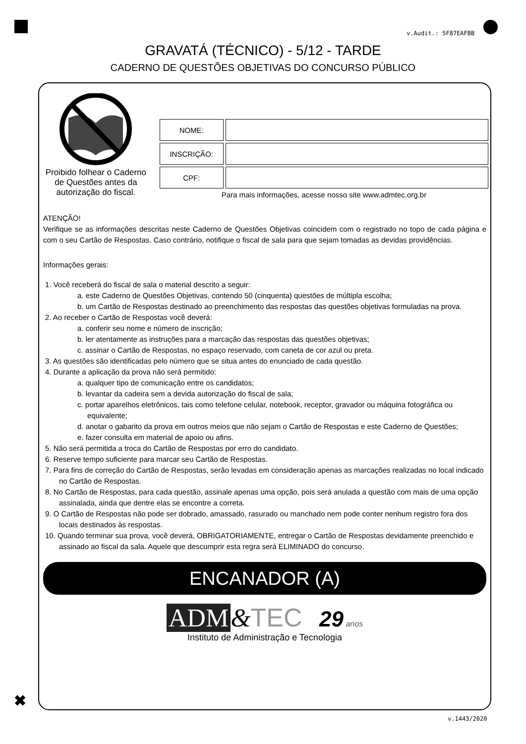v.Audit.: 5F87EAFBB
GRAVATÁ (TÉCNICO) - 5/12 - TARDE
CADERNO DE QUESTÕES OBJETIVAS DO CONCURSO PÚBLICO
Proibido folhear o Caderno de Questões antes da autorização do fiscal.
| NOME: | |
| INSCRIÇÃO: | |
| CPF: | |
Para mais informações, acesse nosso site www.admtec.org.br
ATENÇÃO!
Verifique se as informações descritas neste Caderno de Questões Objetivas coincidem com o registrado no topo de cada página e com o seu Cartão de Respostas. Caso contrário, notifique o fiscal de sala para que sejam tomadas as devidas providências.
Informações gerais:
1. Você receberá do fiscal de sala o material descrito a seguir:
a. este Caderno de Questões Objetivas, contendo 50 (cinquenta) questões de múltipla escolha;
b. um Cartão de Respostas destinado ao preenchimento das respostas das questões objetivas formuladas na prova.
2. Ao receber o Cartão de Respostas você deverá:
a. conferir seu nome e número de inscrição;
b. ler atentamente as instruções para a marcação das respostas das questões objetivas;
c. assinar o Cartão de Respostas, no espaço reservado, com caneta de cor azul ou preta.
3. As questões são identificadas pelo número que se situa antes do enunciado de cada questão.
4. Durante a aplicação da prova não será permitido:
a. qualquer tipo de comunicação entre os candidatos;
b. levantar da cadeira sem a devida autorização do fiscal de sala;
c. portar aparelhos eletrônicos, tais como telefone celular, notebook, receptor, gravador ou máquina fotográfica ou equivalente;
d. anotar o gabarito da prova em outros meios que não sejam o Cartão de Respostas e este Caderno de Questões;
e. fazer consulta em material de apoio ou afins.
5. Não será permitida a troca do Cartão de Respostas por erro do candidato.
6. Reserve tempo suficiente para marcar seu Cartão de Respostas.
7. Para fins de correção do Cartão de Respostas, serão levadas em consideração apenas as marcações realizadas no local indicado no Cartão de Respostas.
8. No Cartão de Respostas, para cada questão, assinale apenas uma opção, pois será anulada a questão com mais de uma opção assinalada, ainda que dentre elas se encontre a correta.
9. O Cartão de Respostas não pode ser dobrado, amassado, rasurado ou manchado nem pode conter nenhum registro fora dos locais destinados às respostas.
10. Quando terminar sua prova, você deverá, OBRIGATORIAMENTE, entregar o Cartão de Respostas devidamente preenchido e assinado ao fiscal da sala. Aquele que descumprir esta regra será ELIMINADO do concurso.
ENCANADOR (A)
ADM &TEC 29 anos
Instituto de Administração e Tecnologia
✖
v.1443/2020